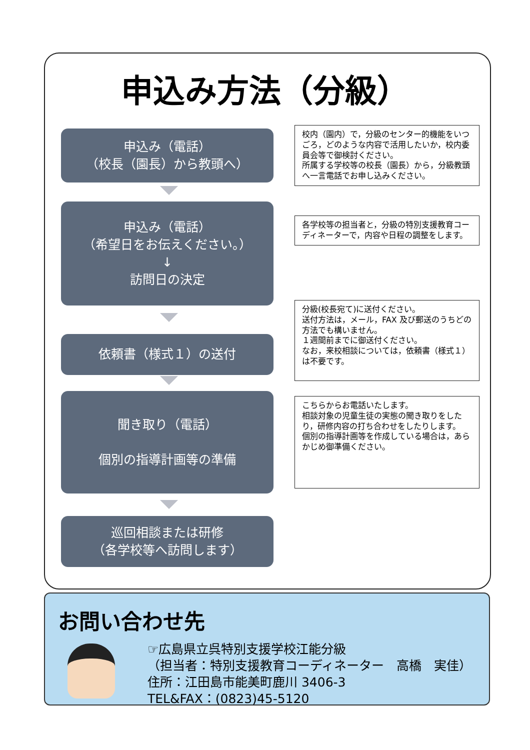申込み方法（分級）
申込み（電話）
（校長（園長）から教頭へ）
校内（園内）で，分級のセンター的機能をいつごろ，どのような内容で活用したいか，校内委員会等で御検討ください。
所属する学校等の校長（園長）から，分級教頭へ一言電話でお申し込みください。
申込み（電話）
（希望日をお伝えください。）
↓
訪問日の決定
各学校等の担当者と，分級の特別支援教育コーディネーターで，内容や日程の調整をします。
依頼書（様式１）の送付
分級(校長宛て)に送付ください。
送付方法は，メール，FAX 及び郵送のうちどの方法でも構いません。
１週間前までに御送付ください。
なお，来校相談については，依頼書（様式１）は不要です。
聞き取り（電話）
個別の指導計画等の準備
こちらからお電話いたします。
相談対象の児童生徒の実態の聞き取りをしたり，研修内容の打ち合わせをしたりします。
個別の指導計画等を作成している場合は，あらかじめ御準備ください。
巡回相談または研修
（各学校等へ訪問します）
お問い合わせ先
☞広島県立呉特別支援学校江能分級
（担当者：特別支援教育コーディネーター　高橋　実佳）
住所：江田島市能美町鹿川 3406-3
TEL&FAX：(0823)45-5120